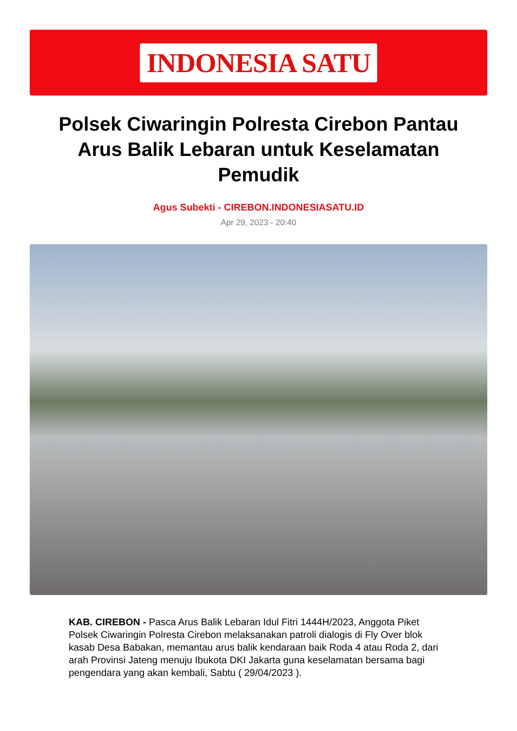INDONESIA SATU
Polsek Ciwaringin Polresta Cirebon Pantau Arus Balik Lebaran untuk Keselamatan Pemudik
Agus Subekti - CIREBON.INDONESIASATU.ID
Apr 29, 2023 - 20:40
KAB. CIREBON - Pasca Arus Balik Lebaran Idul Fitri 1444H/2023, Anggota Piket Polsek Ciwaringin Polresta Cirebon melaksanakan patroli dialogis di Fly Over blok kasab Desa Babakan, memantau arus balik kendaraan baik Roda 4 atau Roda 2, dari arah Provinsi Jateng menuju Ibukota DKI Jakarta guna keselamatan bersama bagi pengendara yang akan kembali, Sabtu ( 29/04/2023 ).